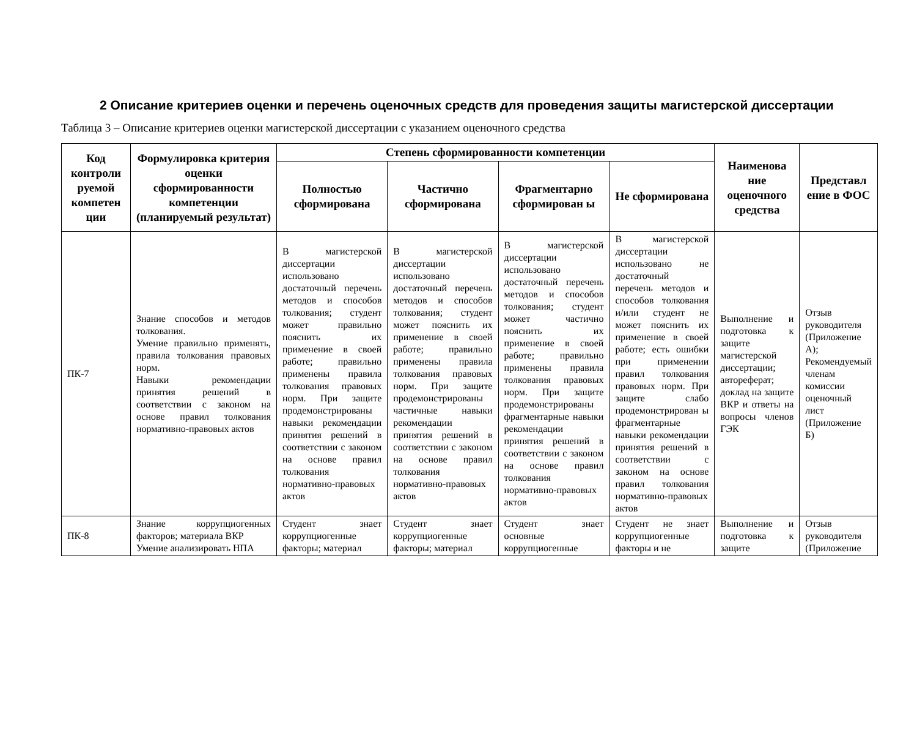2 Описание критериев оценки и перечень оценочных средств для проведения защиты магистерской диссертации
Таблица 3 – Описание критериев оценки магистерской диссертации с указанием оценочного средства
| Код контроли руемой компетен ции | Формулировка критерия оценки сформированности компетенции (планируемый результат) | Степень сформированности компетенции | | | | Наименова ние оценочного средства | Представл ение в ФОС |
| --- | --- | --- | --- | --- | --- | --- | --- |
| | | Полностью сформирована | Частично сформирована | Фрагментарно сформирован ы | Не сформирована | | |
| ПК-7 | Знание способов и методов толкования. Умение правильно применять, правила толкования правовых норм. Навыки рекомендации принятия решений в соответствии с законом на основе правил толкования нормативно-правовых актов | В магистерской диссертации использовано достаточный перечень методов и способов толкования; студент может правильно пояснить их применение в своей работе; правильно применены правила толкования правовых норм. При защите продемонстрированы навыки рекомендации принятия решений в соответствии с законом на основе правил толкования нормативно-правовых актов | В магистерской диссертации использовано достаточный перечень методов и способов толкования; студент может пояснить их применение в своей работе; правильно применены правила толкования правовых норм. При защите продемонстрированы частичные навыки рекомендации принятия решений в соответствии с законом на основе правил толкования нормативно-правовых актов | В магистерской диссертации использовано достаточный перечень методов и способов толкования; студент может частично пояснить их применение в своей работе; правильно применены правила толкования правовых норм. При защите продемонстрированы фрагментарные навыки рекомендации принятия решений в соответствии с законом на основе правил толкования нормативно-правовых актов | В магистерской диссертации использовано не достаточный перечень методов и способов толкования и/или студент не может пояснить их применение в своей работе; есть ошибки при применении правил толкования правовых норм. При защите слабо продемонстрирован ы фрагментарные навыки рекомендации принятия решений в соответствии с законом на основе правил толкования нормативно-правовых актов | Выполнение и подготовка к защите магистерской диссертации; автореферат; доклад на защите ВКР и ответы на вопросы членов ГЭК | Отзыв руководителя (Приложение А); Рекомендуемый членам комиссии оценочный лист (Приложение Б) |
| ПК-8 | Знание коррупциогенных факторов; материала ВКР Умение анализировать НПА | Студент знает коррупциогенные факторы; материал | Студент знает коррупциогенные факторы; материал | Студент знает основные коррупциогенные | Студент не знает коррупциогенные факторы и не | Выполнение и подготовка к защите | Отзыв руководителя (Приложение |